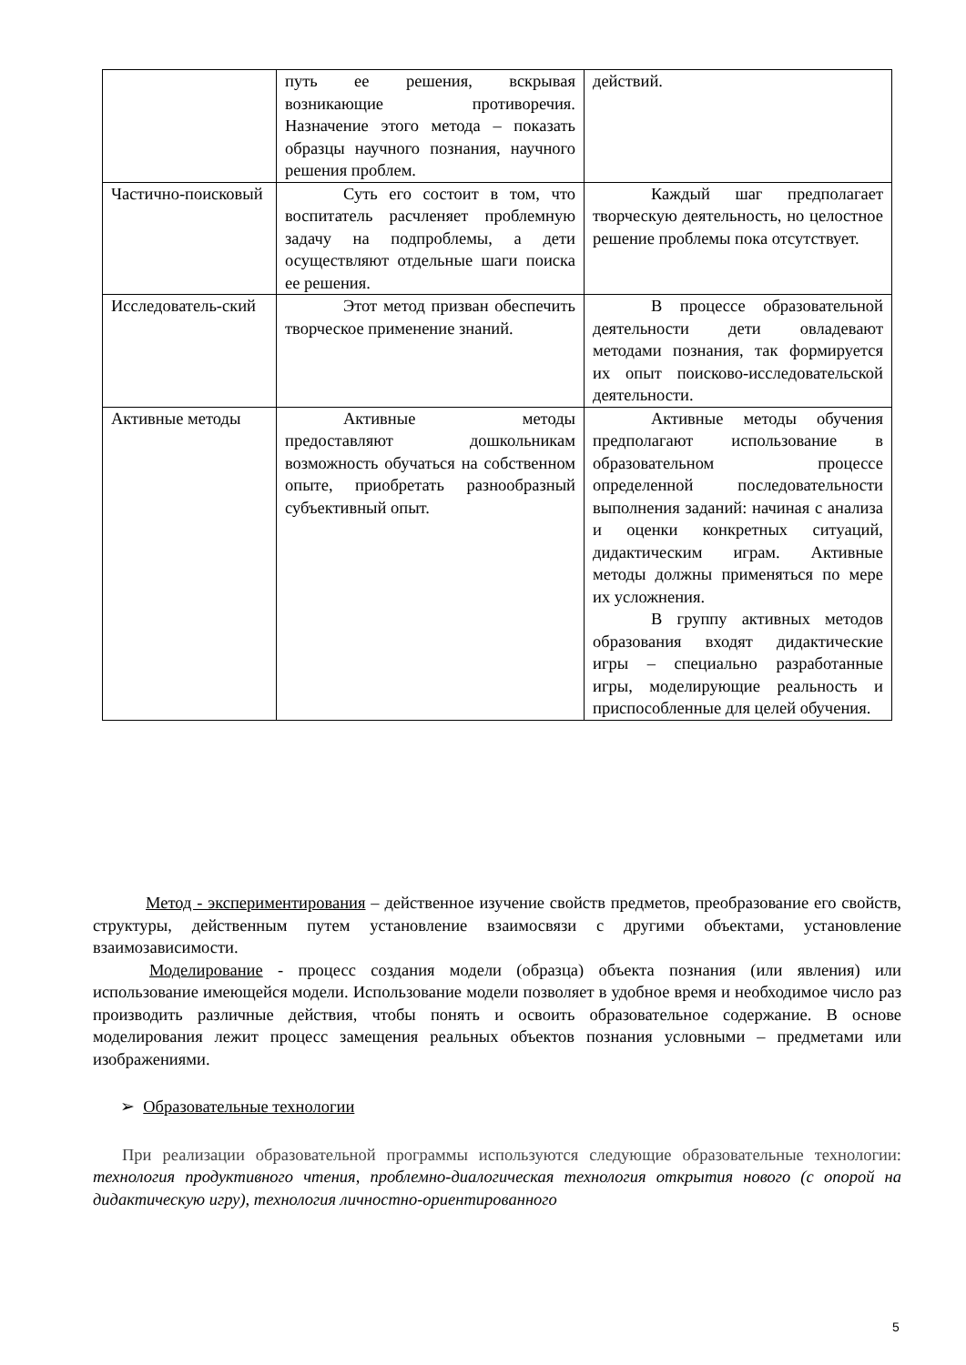| | путь ее решения, вскрывая возникающие противоречия. Назначение этого метода – показать образцы научного познания, научного решения проблем. | действий. |
| Частично-поисковый | Суть его состоит в том, что воспитатель расчленяет проблемную задачу на подпроблемы, а дети осуществляют отдельные шаги поиска ее решения. | Каждый шаг предполагает творческую деятельность, но целостное решение проблемы пока отсутствует. |
| Исследователь-ский | Этот метод призван обеспечить творческое применение знаний. | В процессе образовательной деятельности дети овладевают методами познания, так формируется их опыт поисково-исследовательской деятельности. |
| Активные методы | Активные методы предоставляют дошкольникам возможность обучаться на собственном опыте, приобретать разнообразный субъективный опыт. | Активные методы обучения предполагают использование в образовательном процессе определенной последовательности выполнения заданий: начиная с анализа и оценки конкретных ситуаций, дидактическим играм. Активные методы должны применяться по мере их усложнения. В группу активных методов образования входят дидактические игры – специально разработанные игры, моделирующие реальность и приспособленные для целей обучения. |
Метод - экспериментирования – действенное изучение свойств предметов, преобразование его свойств, структуры, действенным путем установление взаимосвязи с другими объектами, установление взаимозависимости.
Моделирование - процесс создания модели (образца) объекта познания (или явления) или использование имеющейся модели. Использование модели позволяет в удобное время и необходимое число раз производить различные действия, чтобы понять и освоить образовательное содержание. В основе моделирования лежит процесс замещения реальных объектов познания условными – предметами или изображениями.
➢ Образовательные технологии
При реализации образовательной программы используются следующие образовательные технологии: технология продуктивного чтения, проблемно-диалогическая технология открытия нового (с опорой на дидактическую игру), технология личностно-ориентированного
5